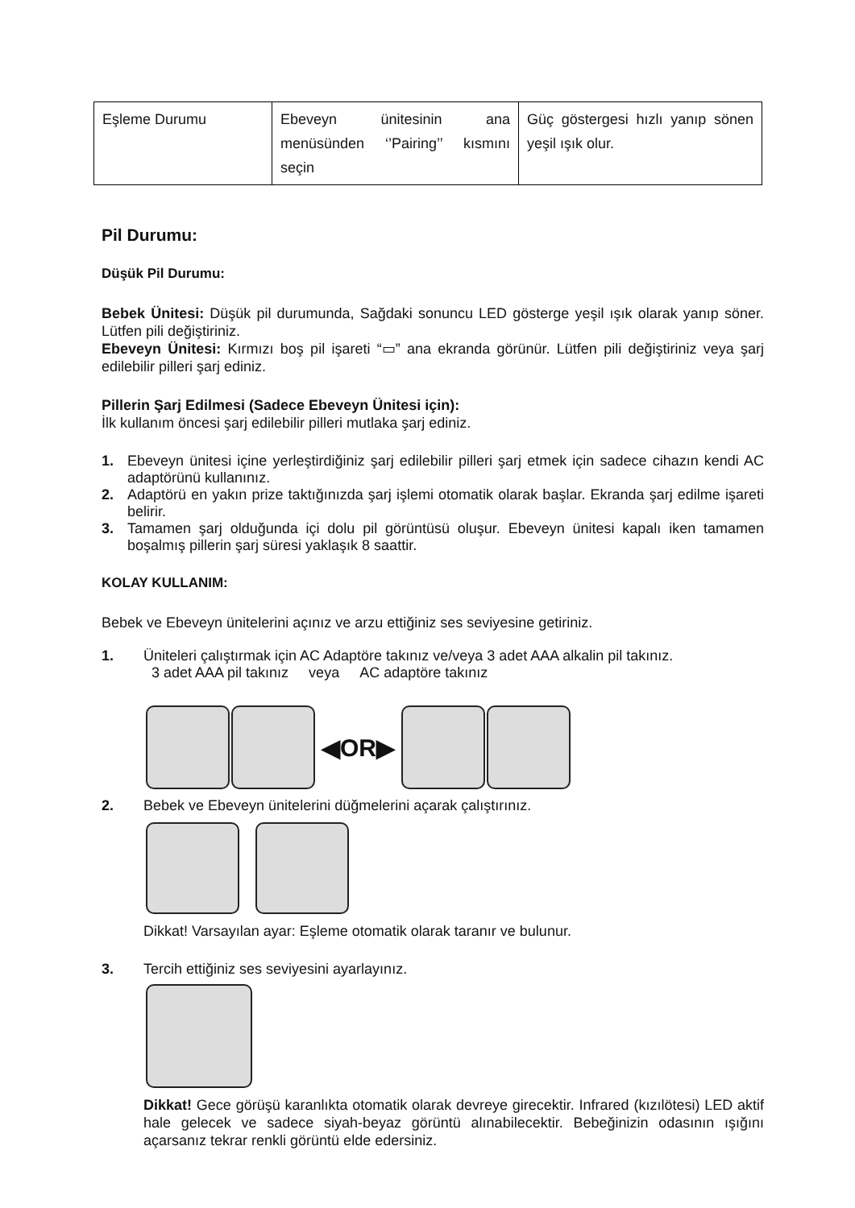| Eşleme Durumu | Ebeveyn ünitesinin ana menüsünden ‘’Pairing’’ kısmını seçin | Güç göstergesi hızlı yanıp sönen yeşil ışık olur. |
Pil Durumu:
Düşük Pil Durumu:
Bebek Ünitesi: Düşük pil durumunda, Sağdaki sonuncu LED gösterge yeşil ışık olarak yanıp söner. Lütfen pili değiştiriniz.
Ebeveyn Ünitesi: Kırmızı boş pil işareti “▭” ana ekranda görünür. Lütfen pili değiştiriniz veya şarj edilebilir pilleri şarj ediniz.
Pillerin Şarj Edilmesi (Sadece Ebeveyn Ünitesi için):
İlk kullanım öncesi şarj edilebilir pilleri mutlaka şarj ediniz.
1. Ebeveyn ünitesi içine yerleştirdiğiniz şarj edilebilir pilleri şarj etmek için sadece cihazın kendi AC adaptörünü kullanınız.
2. Adaptörü en yakın prize taktığınızda şarj işlemi otomatik olarak başlar. Ekranda şarj edilme işareti belirir.
3. Tamamen şarj olduğunda içi dolu pil görüntüsü oluşur. Ebeveyn ünitesi kapalı iken tamamen boşalmış pillerin şarj süresi yaklaşık 8 saattir.
KOLAY KULLANIM:
Bebek ve Ebeveyn ünitelerini açınız ve arzu ettiğiniz ses seviyesine getiriniz.
1. Üniteleri çalıştırmak için AC Adaptöre takınız ve/veya 3 adet AAA alkalin pil takınız.
3 adet AAA pil takınız veya AC adaptöre takınız
◀OR▶
2. Bebek ve Ebeveyn ünitelerini düğmelerini açarak çalıştırınız.
Dikkat! Varsayılan ayar: Eşleme otomatik olarak taranır ve bulunur.
3. Tercih ettiğiniz ses seviyesini ayarlayınız.
Dikkat! Gece görüşü karanlıkta otomatik olarak devreye girecektir. Infrared (kızılötesi) LED aktif hale gelecek ve sadece siyah-beyaz görüntü alınabilecektir. Bebeğinizin odasının ışığını açarsanız tekrar renkli görüntü elde edersiniz.